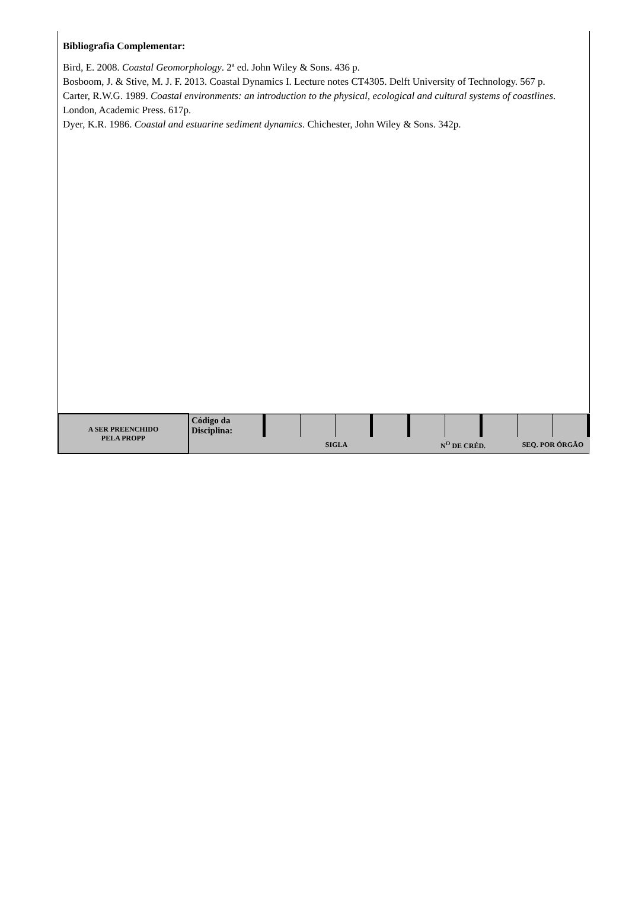Bibliografia Complementar:
Bird, E. 2008. Coastal Geomorphology. 2ª ed. John Wiley & Sons. 436 p.
Bosboom, J. & Stive, M. J. F. 2013. Coastal Dynamics I. Lecture notes CT4305. Delft University of Technology. 567 p.
Carter, R.W.G. 1989. Coastal environments: an introduction to the physical, ecological and cultural systems of coastlines. London, Academic Press. 617p.
Dyer, K.R. 1986. Coastal and estuarine sediment dynamics. Chichester, John Wiley & Sons. 342p.
| A SER PREENCHIDO PELA PROPP | Código da Disciplina: | | | | | | | | | |
| | | SIGLA | | | | N<sup>O</sup> DE CRÉD. | | | SEQ. POR ÓRGÃO | |